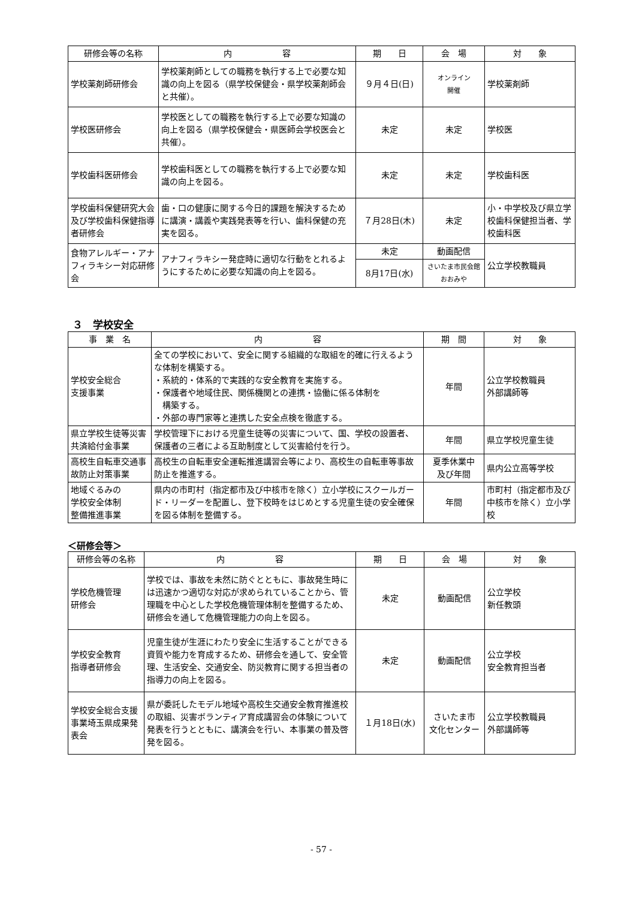| 研修会等の名称 | 内 容 | 期 日 | 会 場 | 対 象 |
| --- | --- | --- | --- | --- |
| 学校薬剤師研修会 | 学校薬剤師としての職務を執行する上で必要な知識の向上を図る（県学校保健会・県学校薬剤師会と共催）。 | ９月４日(日) | オンライン 開催 | 学校薬剤師 |
| 学校医研修会 | 学校医としての職務を執行する上で必要な知識の向上を図る（県学校保健会・県医師会学校医会と共催）。 | 未定 | 未定 | 学校医 |
| 学校歯科医研修会 | 学校歯科医としての職務を執行する上で必要な知識の向上を図る。 | 未定 | 未定 | 学校歯科医 |
| 学校歯科保健研究大会及び学校歯科保健指導者研修会 | 歯・口の健康に関する今日的課題を解決するために講演・講義や実践発表等を行い、歯科保健の充実を図る。 | ７月28日(木) | 未定 | 小・中学校及び県立学校歯科保健担当者、学校歯科医 |
| 食物アレルギー・アナフィラキシー対応研修会 | アナフィラキシー発症時に適切な行動をとれるようにするために必要な知識の向上を図る。 | 未定 | 動画配信 | 公立学校教職員 |
| | | 8月17日(水) | さいたま市民会館 おおみや | |
３　学校安全
| 事 業 名 | 内 容 | 期 間 | 対 象 |
| --- | --- | --- | --- |
| 学校安全総合 支援事業 | 全ての学校において、安全に関する組織的な取組を的確に行えるような体制を構築する。 ・系統的・体系的で実践的な安全教育を実施する。 ・保護者や地域住民、関係機関との連携・協働に係る体制を 構築する。 ・外部の専門家等と連携した安全点検を徹底する。 | 年間 | 公立学校教職員 外部講師等 |
| 県立学校生徒等災害共済給付金事業 | 学校管理下における児童生徒等の災害について、国、学校の設置者、保護者の三者による互助制度として災害給付を行う。 | 年間 | 県立学校児童生徒 |
| 高校生自転車交通事故防止対策事業 | 高校生の自転車安全運転推進講習会等により、高校生の自転車等事故防止を推進する。 | 夏季休業中 及び年間 | 県内公立高等学校 |
| 地域ぐるみの 学校安全体制 整備推進事業 | 県内の市町村（指定都市及び中核市を除く）立小学校にスクールガード・リーダーを配置し、登下校時をはじめとする児童生徒の安全確保を図る体制を整備する。 | 年間 | 市町村（指定都市及び中核市を除く）立小学校 |
＜研修会等＞
| 研修会等の名称 | 内 容 | 期 日 | 会 場 | 対 象 |
| --- | --- | --- | --- | --- |
| 学校危機管理 研修会 | 学校では、事故を未然に防ぐとともに、事故発生時には迅速かつ適切な対応が求められていることから、管理職を中心とした学校危機管理体制を整備するため、研修会を通して危機管理能力の向上を図る。 | 未定 | 動画配信 | 公立学校 新任教頭 |
| 学校安全教育 指導者研修会 | 児童生徒が生涯にわたり安全に生活することができる資質や能力を育成するため、研修会を通して、安全管理、生活安全、交通安全、防災教育に関する担当者の指導力の向上を図る。 | 未定 | 動画配信 | 公立学校 安全教育担当者 |
| 学校安全総合支援事業埼玉県成果発表会 | 県が委託したモデル地域や高校生交通安全教育推進校の取組、災害ボランティア育成講習会の体験について発表を行うとともに、講演会を行い、本事業の普及啓発を図る。 | １月18日(水) | さいたま市 文化センター | 公立学校教職員 外部講師等 |
- 57 -